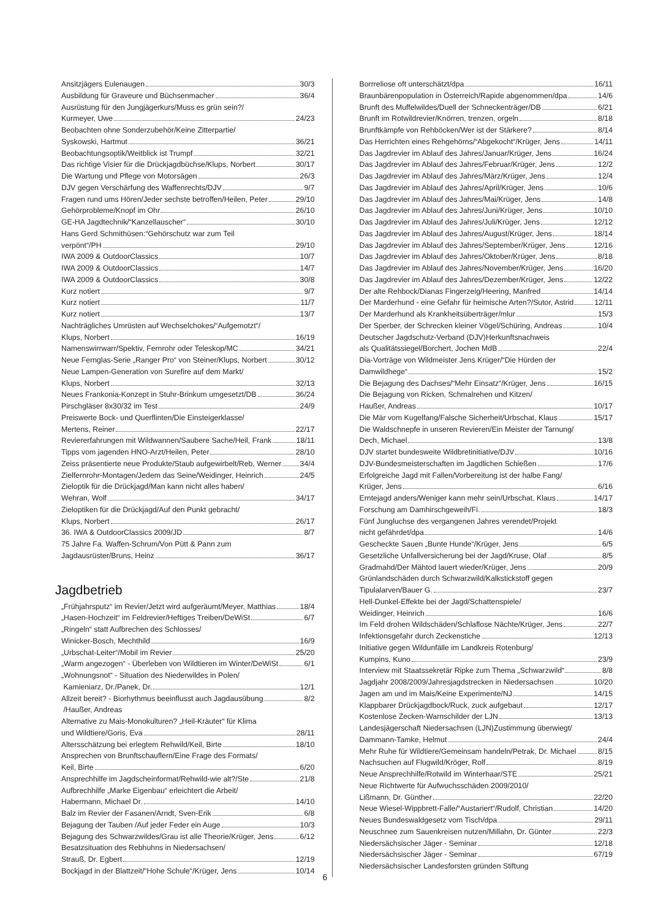Ansitzjägers Eulenaugen 30/3
Ausbildung für Graveure und Büchsenmacher 36/4
Ausrüstung für den Jungjägerkurs/Muss es grün sein?/
Kurmeyer, Uwe 24/23
Beobachten ohne Sonderzubehör/Keine Zitterpartie/
Syskowski, Hartmut 36/21
Beobachtungsoptik/Weitblick ist Trumpf 32/21
Das richtige Visier für die Drückjagdbüchse/Klups, Norbert 30/17
Die Wartung und Pflege von Motorsägen 26/3
DJV gegen Verschärfung des Waffenrechts/DJV 9/7
Fragen rund ums Hören/Jeder sechste betroffen/Heilen, Peter 29/10
Gehörprobleme/Knopf im Ohr 26/10
GE-HA Jagdtechnik/“Kanzellauscher“ 30/10
Hans Gerd Schmithüsen:“Gehörschutz war zum Teil
verpönt“/PH 29/10
IWA 2009 & OutdoorClassics 10/7
IWA 2009 & OutdoorClassics 14/7
IWA 2009 & OutdoorClassics 30/8
Kurz notiert 9/7
Kurz notiert 11/7
Kurz notiert 13/7
Nachträgliches Umrüsten auf Wechselchokes/“Aufgemotzt“/
Klups, Norbert 16/19
Namenswirrwarr/Spektiv, Fernrohr oder Teleskop/MC 34/21
Neue Fernglas-Serie „Ranger Pro“ von Steiner/Klups, Norbert 30/12
Neue Lampen-Generation von Surefire auf dem Markt/
Klups, Norbert 32/13
Neues Frankonia-Konzept in Stuhr-Brinkum umgesetzt/DB 36/24
Pirschgläser 8x30/32 im Test 24/9
Preiswerte Bock- und Querflinten/Die Einsteigerklasse/
Mertens, Reiner 22/17
Reviererfahrungen mit Wildwannen/Saubere Sache/Heil, Frank 18/11
Tipps vom jagenden HNO-Arzt/Heilen, Peter 28/10
Zeiss präsentierte neue Produkte/Staub aufgewirbelt/Reb, Werner 34/4
Zielfernrohr-Montagen/Jedem das Seine/Weidinger, Heinrich 24/5
Zieloptik für die Drückjagd/Man kann nicht alles haben/
Wehran, Wolf 34/17
Zieloptiken für die Drückjagd/Auf den Punkt gebracht/
Klups, Norbert 26/17
36. IWA & OutdoorClassics 2009/JD 8/7
75 Jahre Fa. Waffen-Schrum/Von Pütt & Pann zum
Jagdausrüster/Bruns, Heinz 36/17
Jagdbetrieb
„Frühjahrsputz“ im Revier/Jetzt wird aufgeräumt/Meyer, Matthias 18/4
„Hasen-Hochzeit“ im Feldrevier/Heftiges Treiben/DeWiSt 6/7
„Ringeln“ statt Aufbrechen des Schlosses/
Winicker-Bosch, Mechthild 16/9
„Urbschat-Leiter“/Mobil im Revier 25/20
„Warm angezogen“ - Überleben von Wildtieren im Winter/DeWiSt 6/1
„Wohnungsnot“ - Situation des Niederwildes in Polen/
Kamieniarz, Dr./Panek, Dr. 12/1
Allzeit bereit? - Biorhythmus beeinflusst auch Jagdausübung 8/2
/Haußer, Andreas
Alternative zu Mais-Monokulturen? „Heil-Kräuter“ für Klima
und Wildtiere/Goris, Eva 28/11
Altersschätzung bei erlegtem Rehwild/Keil, Birte 18/10
Ansprechen von Brunftschauflern/Eine Frage des Formats/
Keil, Birte 6/20
Ansprechhilfe im Jagdscheinformat/Rehwild-wie alt?/Ste 21/8
Aufbrechhilfe „Marke Eigenbau“ erleichtert die Arbeit/
Habermann, Michael Dr. 14/10
Balz im Revier der Fasanen/Arndt, Sven-Erik 6/8
Bejagung der Tauben /Auf jeder Feder ein Auge 10/3
Bejagung des Schwarzwildes/Grau ist alle Theorie/Krüger, Jens 6/12
Besatzsituation des Rebhuhns in Niedersachsen/
Strauß, Dr. Egbert 12/19
Bockjagd in der Blattzeit/“Hohe Schule“/Krüger, Jens 10/14
Borrreliose oft unterschätzt/dpa 16/11
Braunbärenpopulation in Österreich/Rapide abgenommen/dpa 14/6
Brunft des Muffelwildes/Duell der Schneckenträger/DB 6/21
Brunft im Rotwildrevier/Knörren, trenzen, orgeln 8/18
Brunftkämpfe von Rehböcken/Wer ist der Stärkere? 8/14
Das Herrichten eines Rehgehörns/“Abgekocht“/Krüger, Jens 14/11
Das Jagdrevier im Ablauf des Jahres/Januar/Krüger, Jens 16/24
Das Jagdrevier im Ablauf des Jahres/Februar/Krüger, Jens 12/2
Das Jagdrevier im Ablauf des Jahres/März/Krüger, Jens 12/4
Das Jagdrevier im Ablauf des Jahres/April/Krüger, Jens 10/6
Das Jagdrevier im Ablauf des Jahres/Mai/Krüger, Jens 14/8
Das Jagdrevier im Ablauf des Jahres/Juni/Krüger, Jens 10/10
Das Jagdrevier im Ablauf des Jahres/Juli/Krüger, Jens 12/12
Das Jagdrevier im Ablauf des Jahres/August/Krüger, Jens 18/14
Das Jagdrevier im Ablauf des Jahres/September/Krüger, Jens 12/16
Das Jagdrevier im Ablauf des Jahres/Oktober/Krüger, Jens 8/18
Das Jagdrevier im Ablauf des Jahres/November/Krüger, Jens 16/20
Das Jagdrevier im Ablauf des Jahres/Dezember/Krüger, Jens 12/22
Der alte Rehbock/Dianas Fingerzeig/Heering, Manfred 14/14
Der Marderhund - eine Gefahr für heimische Arten?/Sutor, Astrid 12/11
Der Marderhund als Krankheitsüberträger/mlur 15/3
Der Sperber, der Schrecken kleiner Vögel/Schüring, Andreas 10/4
Deutscher Jagdschutz-Verband (DJV)Herkunftsnachweis
als Qualitätssiegel/Borchert, Jochen MdB 22/4
Dia-Vorträge von Wildmeister Jens Krüger/“Die Hürden der
Damwildhege“ 15/2
Die Bejagung des Dachses/“Mehr Einsatz“/Krüger, Jens 16/15
Die Bejagung von Ricken, Schmalrehen und Kitzen/
Haußer, Andreas 10/17
Die Mär vom Kugelfang/Falsche Sicherheit/Urbschat, Klaus 15/17
Die Waldschnepfe in unseren Revieren/Ein Meister der Tarnung/
Dech, Michael 13/8
DJV startet bundesweite Wildbretinitiative/DJV 10/16
DJV-Bundesmeisterschaften im Jagdlichen Schießen 17/6
Erfolgreiche Jagd mit Fallen/Vorbereitung ist der halbe Fang/
Krüger, Jens 6/16
Erntejagd anders/Weniger kann mehr sein/Urbschat, Klaus 14/17
Forschung am Damhirschgeweih/Fi. 18/3
Fünf Jungluchse des vergangenen Jahres verendet/Projekt
nicht gefährdet/dpa 14/6
Gescheckte Sauen „Bunte Hunde“/Krüger, Jens 6/5
Gesetzliche Unfallversicherung bei der Jagd/Kruse, Olaf 8/5
Gradmahd/Der Mähtod lauert wieder/Krüger, Jens 20/9
Grünlandschäden durch Schwarzwild/Kalkstickstoff gegen
Tipulalarven/Bauer G. 23/7
Hell-Dunkel-Effekte bei der Jagd/Schattenspiele/
Weidinger, Heinrich 16/6
Im Feld drohen Wildschäden/Schlaflose Nächte/Krüger, Jens 22/7
Infektionsgefahr durch Zeckenstiche 12/13
Initiative gegen Wildunfälle im Landkreis Rotenburg/
Kumpins, Kuno 23/9
Interview mit Staatssekretär Ripke zum Thema „Schwarzwild“ 8/8
Jagdjahr 2008/2009/Jahresjagdstrecken in Niedersachsen 10/20
Jagen am und im Mais/Keine Experimente/NJ 14/15
Klappbarer Drückjagdbock/Ruck, zuck aufgebaut 12/17
Kostenlose Zecken-Warnschilder der LJN 13/13
Landesjägerschaft Niedersachsen (LJN)Zustimmung überwiegt/
Dammann-Tamke, Helmut 24/4
Mehr Ruhe für Wildtiere/Gemeinsam handeln/Petrak, Dr. Michael 8/15
Nachsuchen auf Flugwild/Kröger, Rolf 8/19
Neue Ansprechhilfe/Rotwild im Winterhaar/STE 25/21
Neue Richtwerte für Aufwuchsschäden 2009/2010/
Lißmann, Dr. Günther 22/20
Neue Wiesel-Wippbrett-Falle/“Austariert“/Rudolf, Christian 14/20
Neues Bundeswaldgesetz vom Tisch/dpa 29/11
Neuschnee zum Sauenkreisen nutzen/Millahn, Dr. Günter 22/3
Niedersächsischer Jäger - Seminar 12/18
Niedersächsischer Jäger - Seminar 67/19
Niedersächsischer Landesforsten gründen Stiftung
6